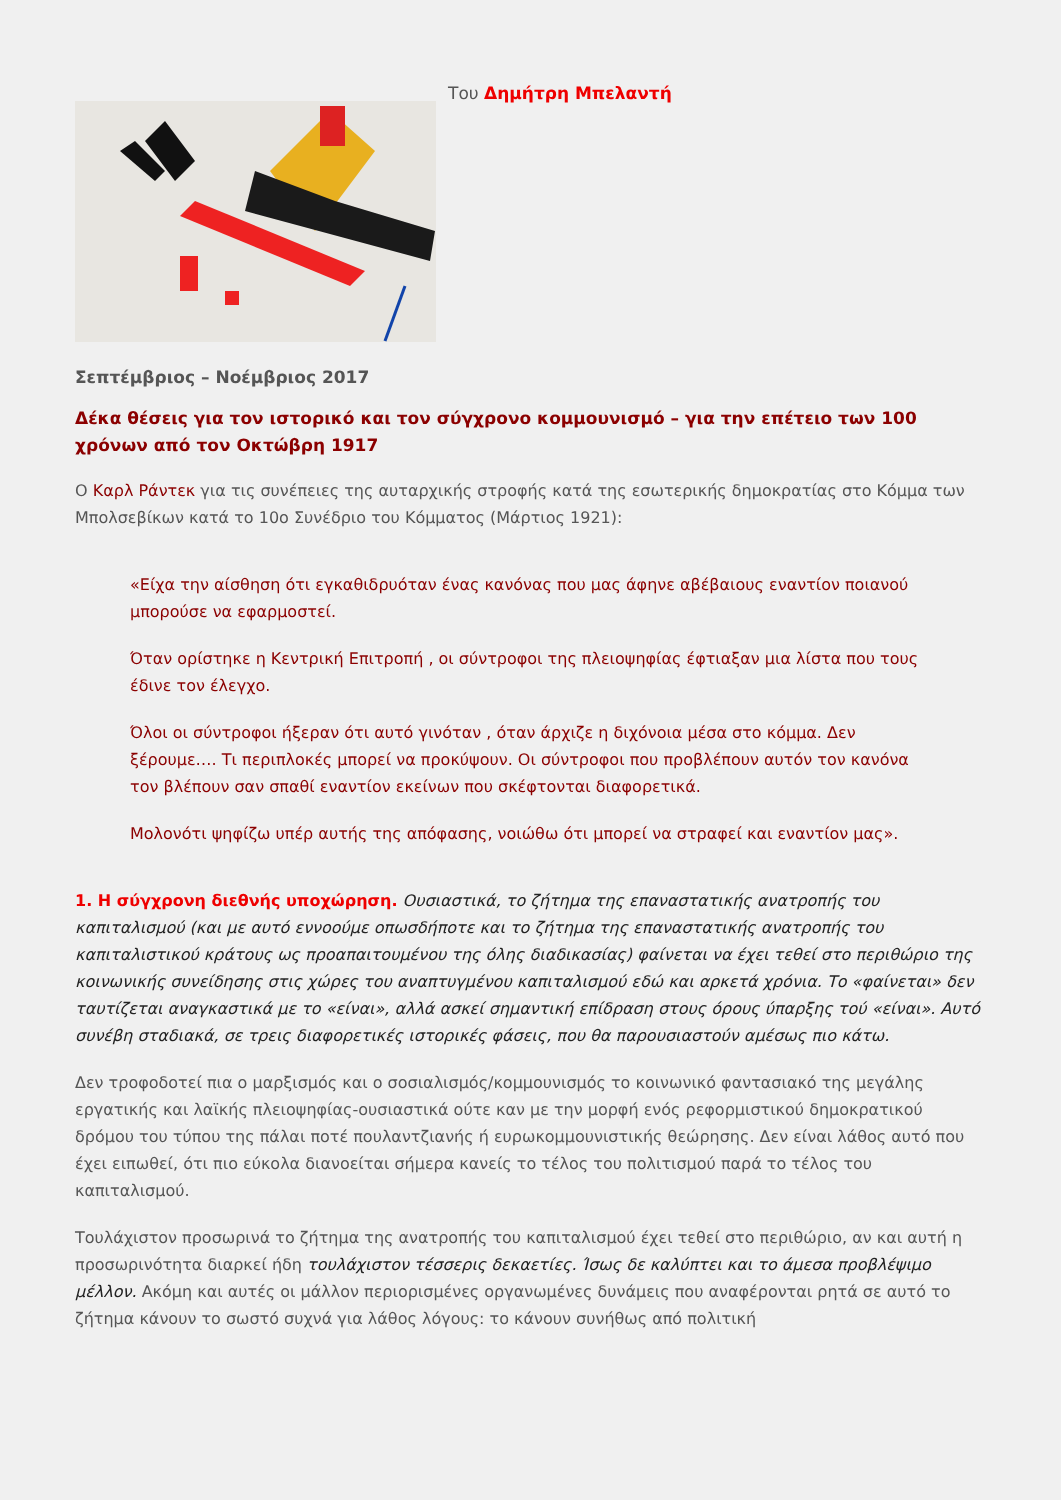Του Δημήτρη Μπελαντή
Σεπτέμβριος – Νοέμβριος 2017
Δέκα θέσεις για τον ιστορικό και τον σύγχρονο κομμουνισμό – για την επέτειο των 100 χρόνων από τον Οκτώβρη 1917
Ο Καρλ Ράντεκ για τις συνέπειες της αυταρχικής στροφής κατά της εσωτερικής δημοκρατίας στο Κόμμα των Μπολσεβίκων κατά το 10ο Συνέδριο του Κόμματος (Μάρτιος 1921):
«Είχα την αίσθηση ότι εγκαθιδρυόταν ένας κανόνας που μας άφηνε αβέβαιους εναντίον ποιανού μπορούσε να εφαρμοστεί.
Όταν ορίστηκε η Κεντρική Επιτροπή , οι σύντροφοι της πλειοψηφίας έφτιαξαν μια λίστα που τους έδινε τον έλεγχο.
Όλοι οι σύντροφοι ήξεραν ότι αυτό γινόταν , όταν άρχιζε η διχόνοια μέσα στο κόμμα. Δεν ξέρουμε…. Τι περιπλοκές μπορεί να προκύψουν. Οι σύντροφοι που προβλέπουν αυτόν τον κανόνα τον βλέπουν σαν σπαθί εναντίον εκείνων που σκέφτονται διαφορετικά.
Μολονότι ψηφίζω υπέρ αυτής της απόφασης, νοιώθω ότι μπορεί να στραφεί και εναντίον μας».
1. Η σύγχρονη διεθνής υποχώρηση. Ουσιαστικά, το ζήτημα της επαναστατικής ανατροπής του καπιταλισμού (και με αυτό εννοούμε οπωσδήποτε και το ζήτημα της επαναστατικής ανατροπής του καπιταλιστικού κράτους ως προαπαιτουμένου της όλης διαδικασίας) φαίνεται να έχει τεθεί στο περιθώριο της κοινωνικής συνείδησης στις χώρες του αναπτυγμένου καπιταλισμού εδώ και αρκετά χρόνια. Το «φαίνεται» δεν ταυτίζεται αναγκαστικά με το «είναι», αλλά ασκεί σημαντική επίδραση στους όρους ύπαρξης τού «είναι». Αυτό συνέβη σταδιακά, σε τρεις διαφορετικές ιστορικές φάσεις, που θα παρουσιαστούν αμέσως πιο κάτω.
Δεν τροφοδοτεί πια ο μαρξισμός και ο σοσιαλισμός/κομμουνισμός το κοινωνικό φαντασιακό της μεγάλης εργατικής και λαϊκής πλειοψηφίας-ουσιαστικά ούτε καν με την μορφή ενός ρεφορμιστικού δημοκρατικού δρόμου του τύπου της πάλαι ποτέ πουλαντζιανής ή ευρωκομμουνιστικής θεώρησης. Δεν είναι λάθος αυτό που έχει ειπωθεί, ότι πιο εύκολα διανοείται σήμερα κανείς το τέλος του πολιτισμού παρά το τέλος του καπιταλισμού.
Τουλάχιστον προσωρινά το ζήτημα της ανατροπής του καπιταλισμού έχει τεθεί στο περιθώριο, αν και αυτή η προσωρινότητα διαρκεί ήδη τουλάχιστον τέσσερις δεκαετίες. Ίσως δε καλύπτει και το άμεσα προβλέψιμο μέλλον. Ακόμη και αυτές οι μάλλον περιορισμένες οργανωμένες δυνάμεις που αναφέρονται ρητά σε αυτό το ζήτημα κάνουν το σωστό συχνά για λάθος λόγους: το κάνουν συνήθως από πολιτική